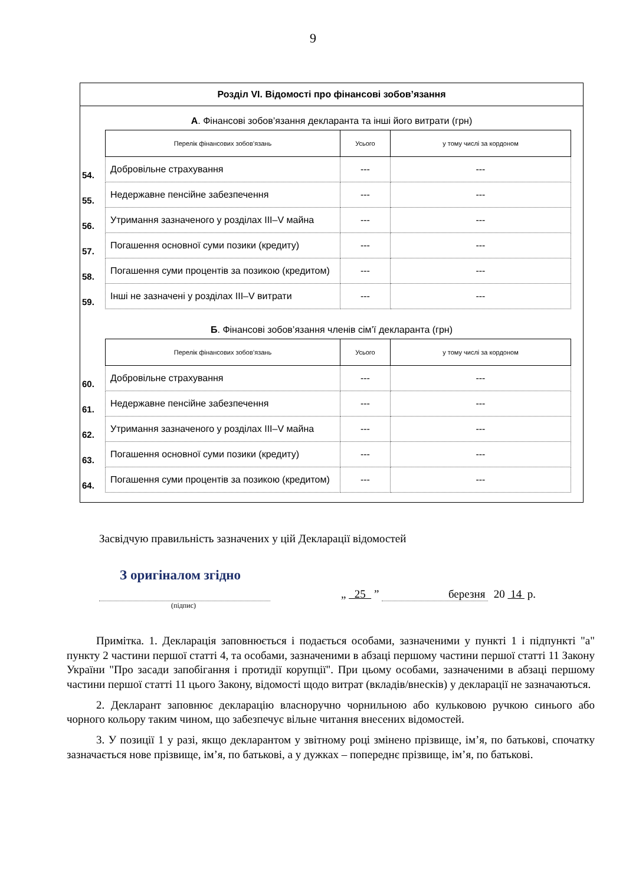9
Розділ VI. Відомості про фінансові зобов’язання
А. Фінансові зобов’язання декларанта та інші його витрати (грн)
| | Перелік фінансових зобов’язань | Усього | у тому числі за кордоном |
| 54. | Добровільне страхування | --- | --- |
| 55. | Недержавне пенсійне забезпечення | --- | --- |
| 56. | Утримання зазначеного у розділах III–V майна | --- | --- |
| 57. | Погашення основної суми позики (кредиту) | --- | --- |
| 58. | Погашення суми процентів за позикою (кредитом) | --- | --- |
| 59. | Інші не зазначені у розділах III–V витрати | --- | --- |
Б. Фінансові зобов’язання членів сім’ї декларанта (грн)
| | Перелік фінансових зобов’язань | Усього | у тому числі за кордоном |
| 60. | Добровільне страхування | --- | --- |
| 61. | Недержавне пенсійне забезпечення | --- | --- |
| 62. | Утримання зазначеного у розділах III–V майна | --- | --- |
| 63. | Погашення основної суми позики (кредиту) | --- | --- |
| 64. | Погашення суми процентів за позикою (кредитом) | --- | --- |
Засвідчую правильність зазначених у цій Декларації відомостей
З оригіналом згідно
„ 25 ” березня 20 14 р.
(підпис)
Примітка. 1. Декларація заповнюється і подається особами, зазначеними у пункті 1 і підпункті "а" пункту 2 частини першої статті 4, та особами, зазначеними в абзаці першому частини першої статті 11 Закону України "Про засади запобігання і протидії корупції". При цьому особами, зазначеними в абзаці першому частини першої статті 11 цього Закону, відомості щодо витрат (вкладів/внесків) у декларації не зазначаються.
2. Декларант заповнює декларацію власноручно чорнильною або кульковою ручкою синього або чорного кольору таким чином, що забезпечує вільне читання внесених відомостей.
3. У позиції 1 у разі, якщо декларантом у звітному році змінено прізвище, ім’я, по батькові, спочатку зазначається нове прізвище, ім’я, по батькові, а у дужках – попереднє прізвище, ім’я, по батькові.